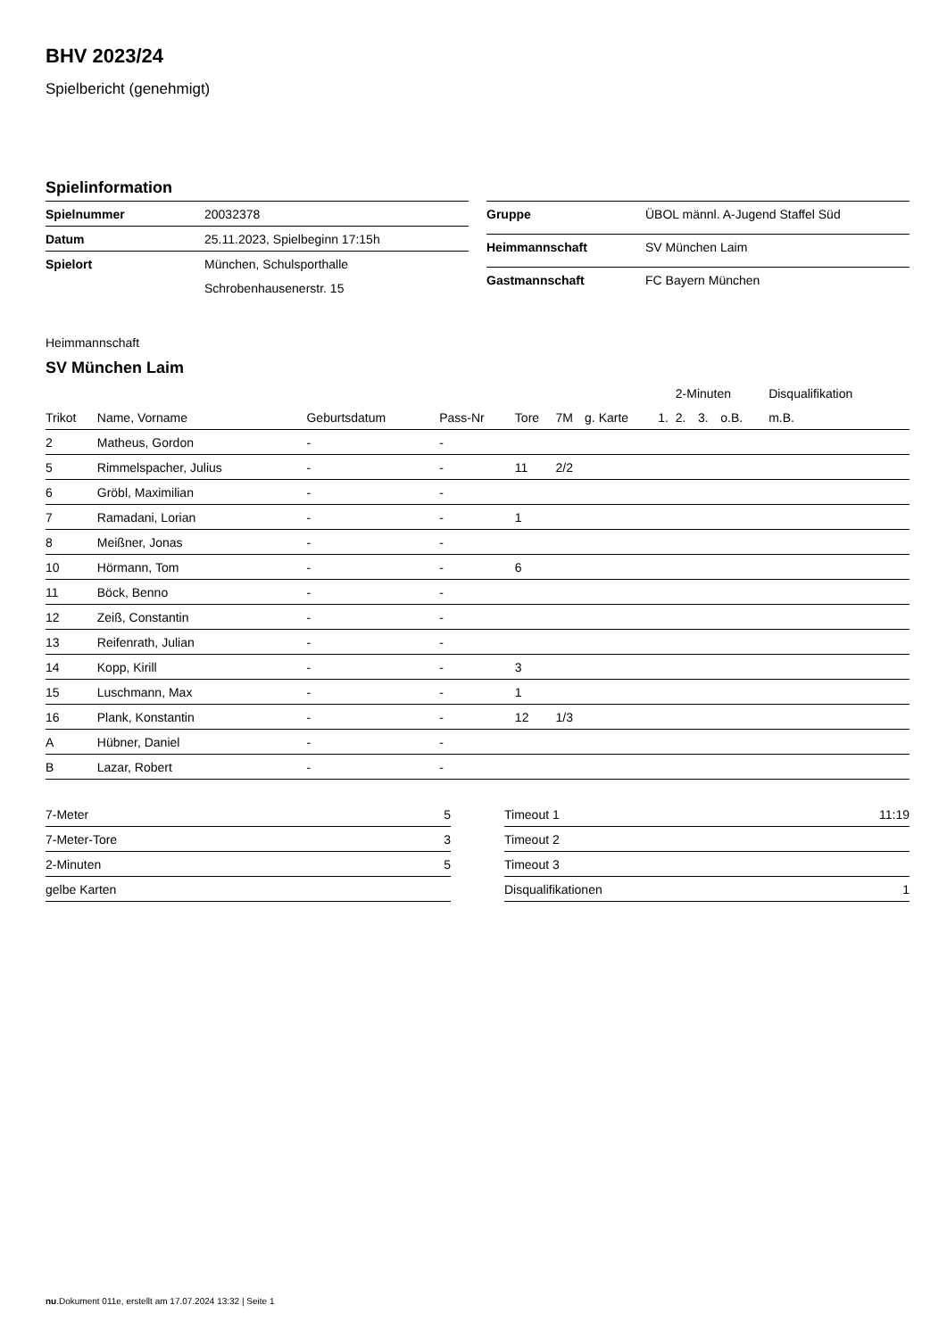BHV 2023/24
Spielbericht (genehmigt)
Spielinformation
| Spielnummer | 20032378 |
| Datum | 25.11.2023, Spielbeginn 17:15h |
| Spielort | München, Schulsporthalle |
| | Schrobenhausenerstr. 15 |
| Gruppe | ÜBOL männl. A-Jugend Staffel Süd |
| Heimmannschaft | SV München Laim |
| Gastmannschaft | FC Bayern München |
Heimmannschaft
SV München Laim
| | | | | | | | | 2-Minuten | | | Disqualifikation |
| --- | --- | --- | --- | --- | --- | --- | --- | --- | --- | --- | --- |
| Trikot | Name, Vorname | Geburtsdatum | Pass-Nr | Tore | 7M | g. Karte | 1. | 2. | 3. | o.B. | m.B. |
| 2 | Matheus, Gordon | - | - | | | | | | | | |
| 5 | Rimmelspacher, Julius | - | - | 11 | 2/2 | | | | | | |
| 6 | Gröbl, Maximilian | - | - | | | | | | | | |
| 7 | Ramadani, Lorian | - | - | 1 | | | | | | | |
| 8 | Meißner, Jonas | - | - | | | | | | | | |
| 10 | Hörmann, Tom | - | - | 6 | | | | | | | |
| 11 | Böck, Benno | - | - | | | | | | | | |
| 12 | Zeiß, Constantin | - | - | | | | | | | | |
| 13 | Reifenrath, Julian | - | - | | | | | | | | |
| 14 | Kopp, Kirill | - | - | 3 | | | | | | | |
| 15 | Luschmann, Max | - | - | 1 | | | | | | | |
| 16 | Plank, Konstantin | - | - | 12 | 1/3 | | | | | | |
| A | Hübner, Daniel | - | - | | | | | | | | |
| B | Lazar, Robert | - | - | | | | | | | | |
| 7-Meter | 5 |
| 7-Meter-Tore | 3 |
| 2-Minuten | 5 |
| gelbe Karten | |
| Timeout 1 | 11:19 |
| Timeout 2 | |
| Timeout 3 | |
| Disqualifikationen | 1 |
nu.Dokument 011e, erstellt am 17.07.2024 13:32 | Seite 1